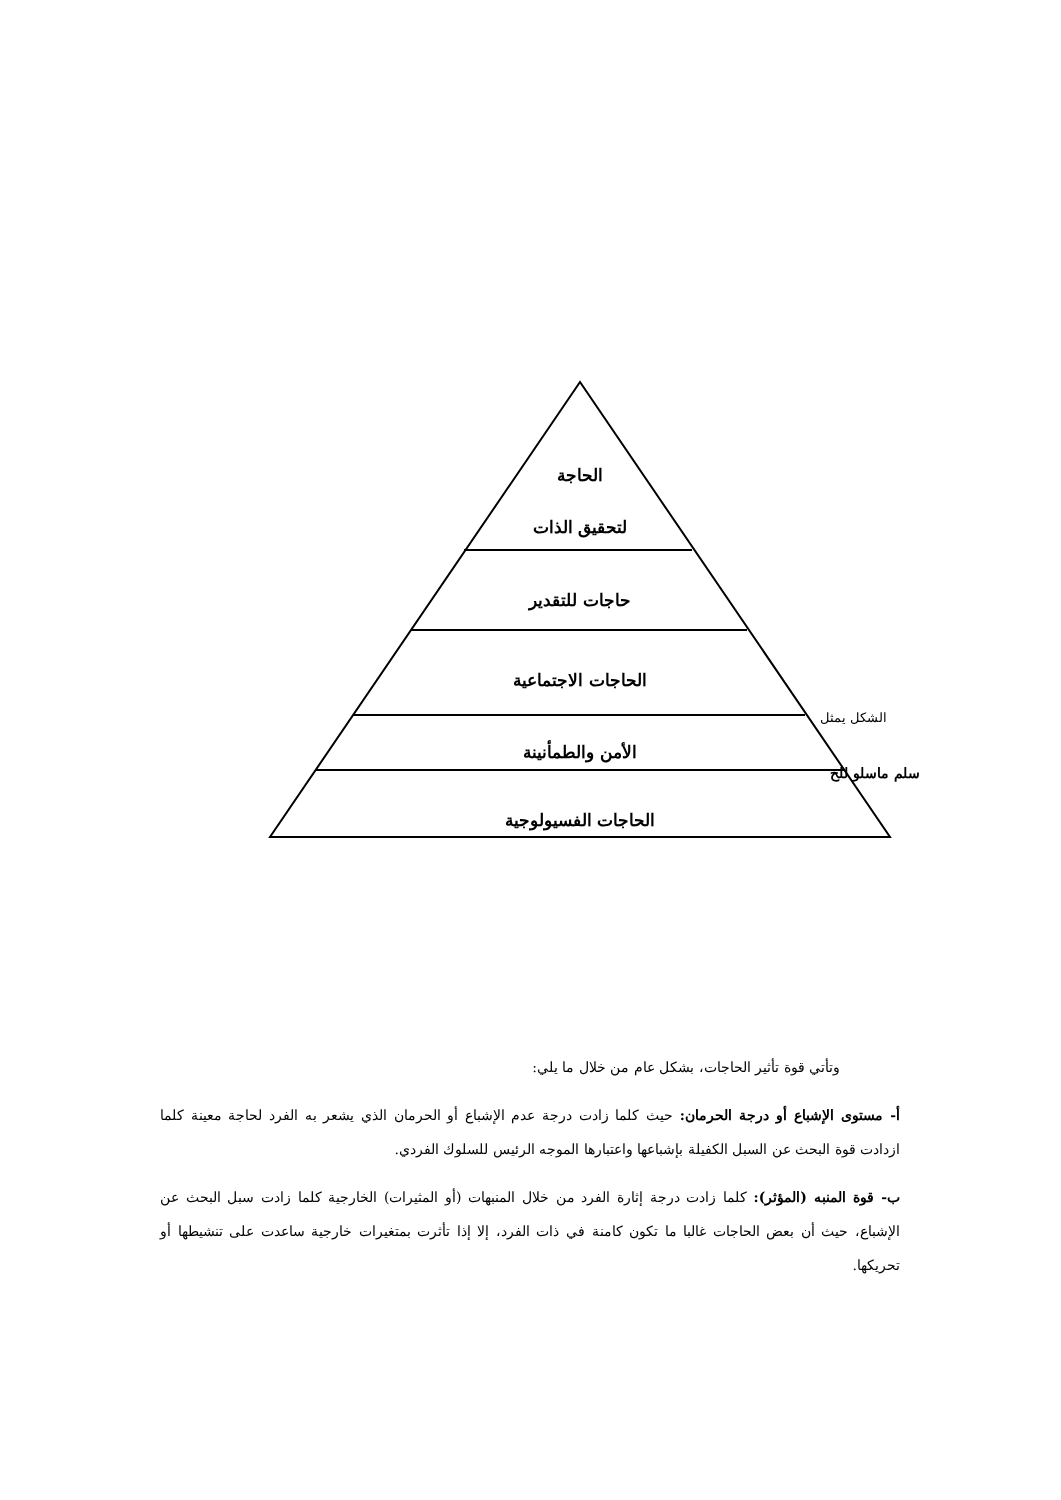الحاجة
لتحقيق الذات
حاجات للتقدير
الحاجات الاجتماعية
الأمن والطمأنينة
الحاجات الفسيولوجية
الشكل يمثل
سلم ماسلو للح
وتأتي قوة تأثير الحاجات، بشكل عام من خلال ما يلي:
أ- مستوى الإشباع أو درجة الحرمان: حيث كلما زادت درجة عدم الإشباع أو الحرمان الذي يشعر به الفرد لحاجة معينة كلما ازدادت قوة البحث عن السبل الكفيلة بإشباعها واعتبارها الموجه الرئيس للسلوك الفردي.
ب- قوة المنبه (المؤثر): كلما زادت درجة إثارة الفرد من خلال المنبهات (أو المثيرات) الخارجية كلما زادت سبل البحث عن الإشباع، حيث أن بعض الحاجات غالبا ما تكون كامنة في ذات الفرد، إلا إذا تأثرت بمتغيرات خارجية ساعدت على تنشيطها أو تحريكها.